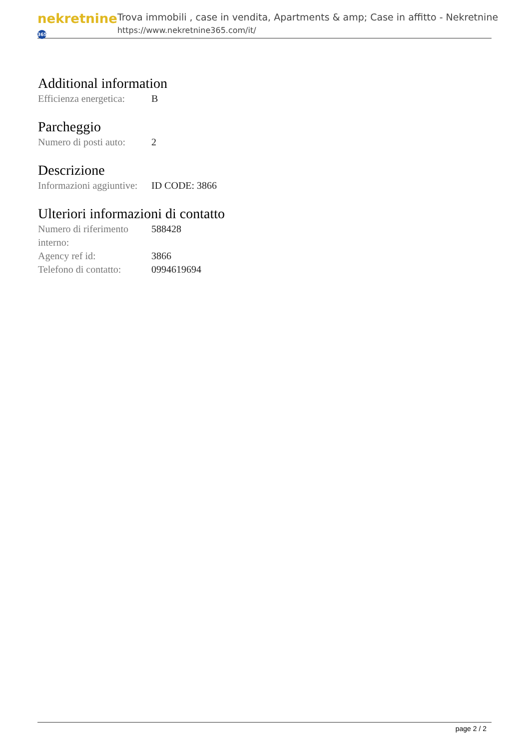nekretnine 365
Trova immobili , case in vendita, Apartments & amp; Case in affitto - Nekretnine
https://www.nekretnine365.com/it/
Additional information
| Efficienza energetica: | B |
Parcheggio
| Numero di posti auto: | 2 |
Descrizione
| Informazioni aggiuntive: | ID CODE: 3866 |
Ulteriori informazioni di contatto
| Numero di riferimento interno: | 588428 |
| Agency ref id: | 3866 |
| Telefono di contatto: | 0994619694 |
page 2 / 2